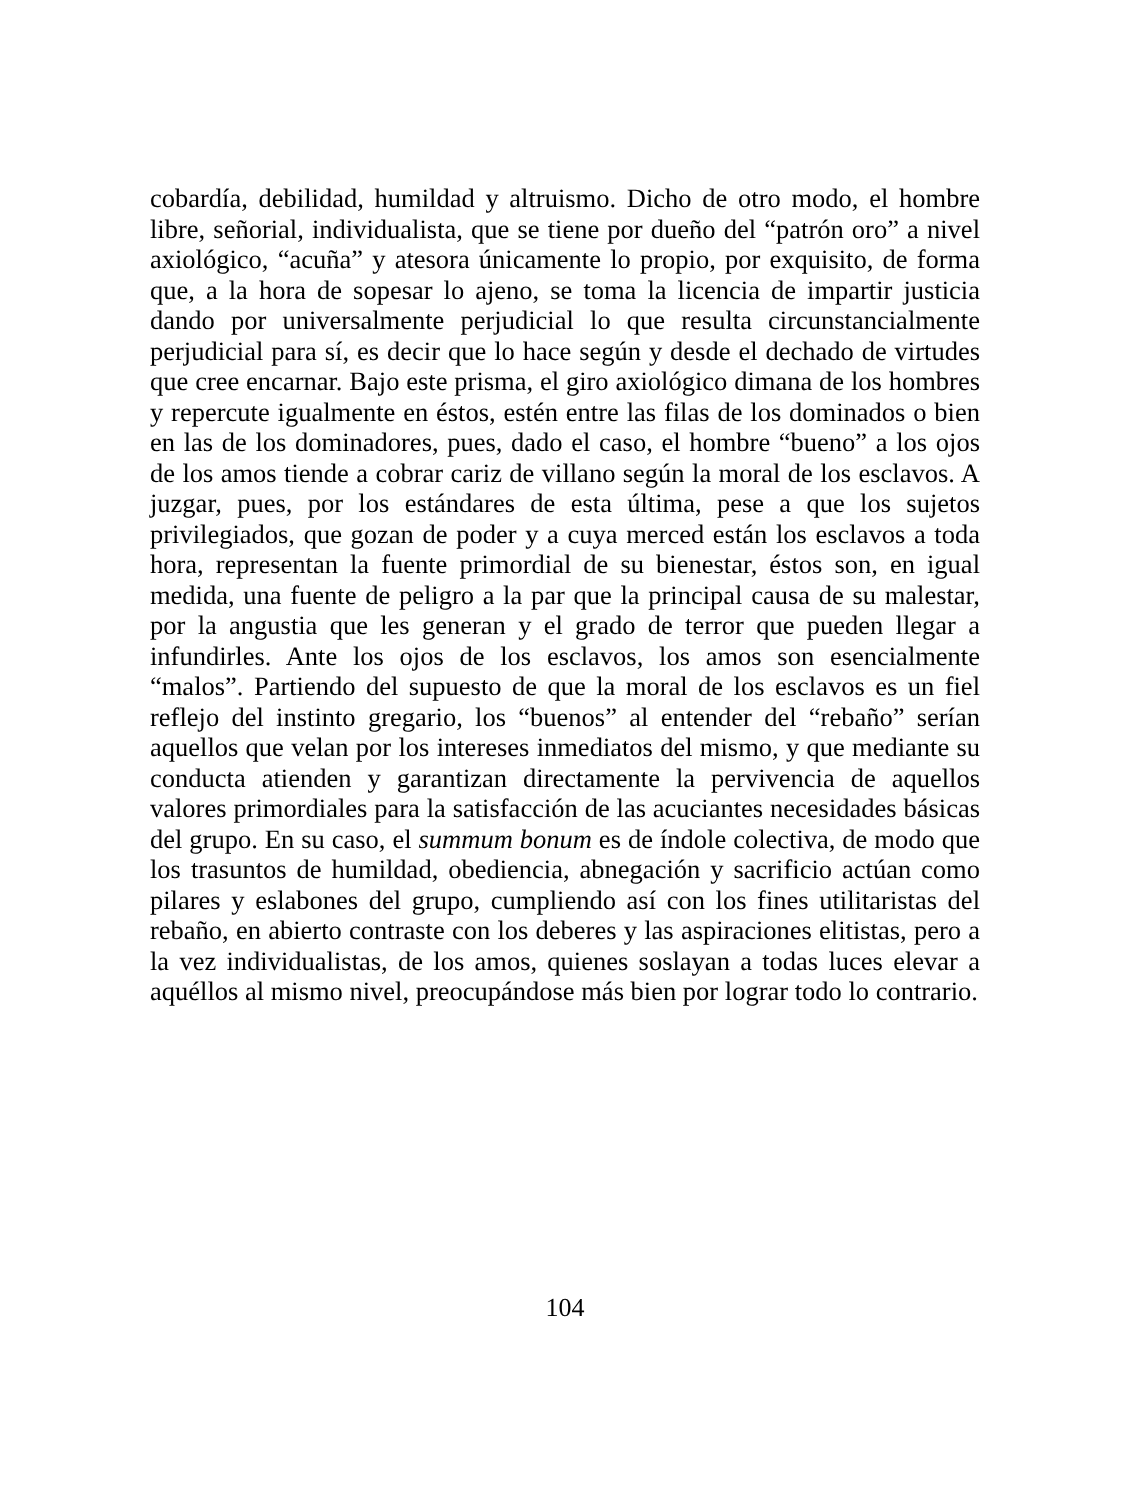cobardía, debilidad, humildad y altruismo. Dicho de otro modo, el hombre libre, señorial, individualista, que se tiene por dueño del “patrón oro” a nivel axiológico, “acuña” y atesora únicamente lo propio, por exquisito, de forma que, a la hora de sopesar lo ajeno, se toma la licencia de impartir justicia dando por universalmente perjudicial lo que resulta circunstancialmente perjudicial para sí, es decir que lo hace según y desde el dechado de virtudes que cree encarnar. Bajo este prisma, el giro axiológico dimana de los hombres y repercute igualmente en éstos, estén entre las filas de los dominados o bien en las de los dominadores, pues, dado el caso, el hombre “bueno” a los ojos de los amos tiende a cobrar cariz de villano según la moral de los esclavos. A juzgar, pues, por los estándares de esta última, pese a que los sujetos privilegiados, que gozan de poder y a cuya merced están los esclavos a toda hora, representan la fuente primordial de su bienestar, éstos son, en igual medida, una fuente de peligro a la par que la principal causa de su malestar, por la angustia que les generan y el grado de terror que pueden llegar a infundirles. Ante los ojos de los esclavos, los amos son esencialmente “malos”. Partiendo del supuesto de que la moral de los esclavos es un fiel reflejo del instinto gregario, los “buenos” al entender del “rebaño” serían aquellos que velan por los intereses inmediatos del mismo, y que mediante su conducta atienden y garantizan directamente la pervivencia de aquellos valores primordiales para la satisfacción de las acuciantes necesidades básicas del grupo. En su caso, el summum bonum es de índole colectiva, de modo que los trasuntos de humildad, obediencia, abnegación y sacrificio actúan como pilares y eslabones del grupo, cumpliendo así con los fines utilitaristas del rebaño, en abierto contraste con los deberes y las aspiraciones elitistas, pero a la vez individualistas, de los amos, quienes soslayan a todas luces elevar a aquéllos al mismo nivel, preocupándose más bien por lograr todo lo contrario.
104